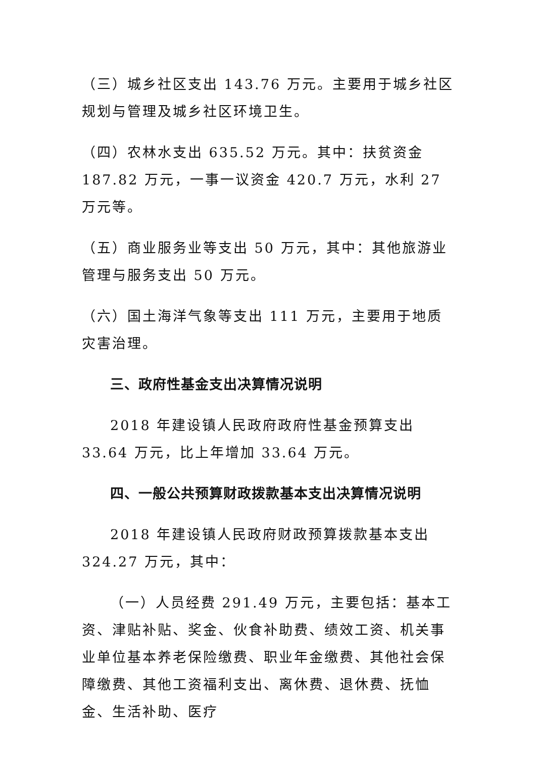（三）城乡社区支出 143.76 万元。主要用于城乡社区规划与管理及城乡社区环境卫生。
（四）农林水支出 635.52 万元。其中：扶贫资金 187.82 万元，一事一议资金 420.7 万元，水利 27 万元等。
（五）商业服务业等支出 50 万元，其中：其他旅游业管理与服务支出 50 万元。
（六）国土海洋气象等支出 111 万元，主要用于地质灾害治理。
三、政府性基金支出决算情况说明
2018 年建设镇人民政府政府性基金预算支出 33.64 万元，比上年增加 33.64 万元。
四、一般公共预算财政拨款基本支出决算情况说明
2018 年建设镇人民政府财政预算拨款基本支出 324.27 万元，其中：
（一）人员经费 291.49 万元，主要包括：基本工资、津贴补贴、奖金、伙食补助费、绩效工资、机关事业单位基本养老保险缴费、职业年金缴费、其他社会保障缴费、其他工资福利支出、离休费、退休费、抚恤金、生活补助、医疗